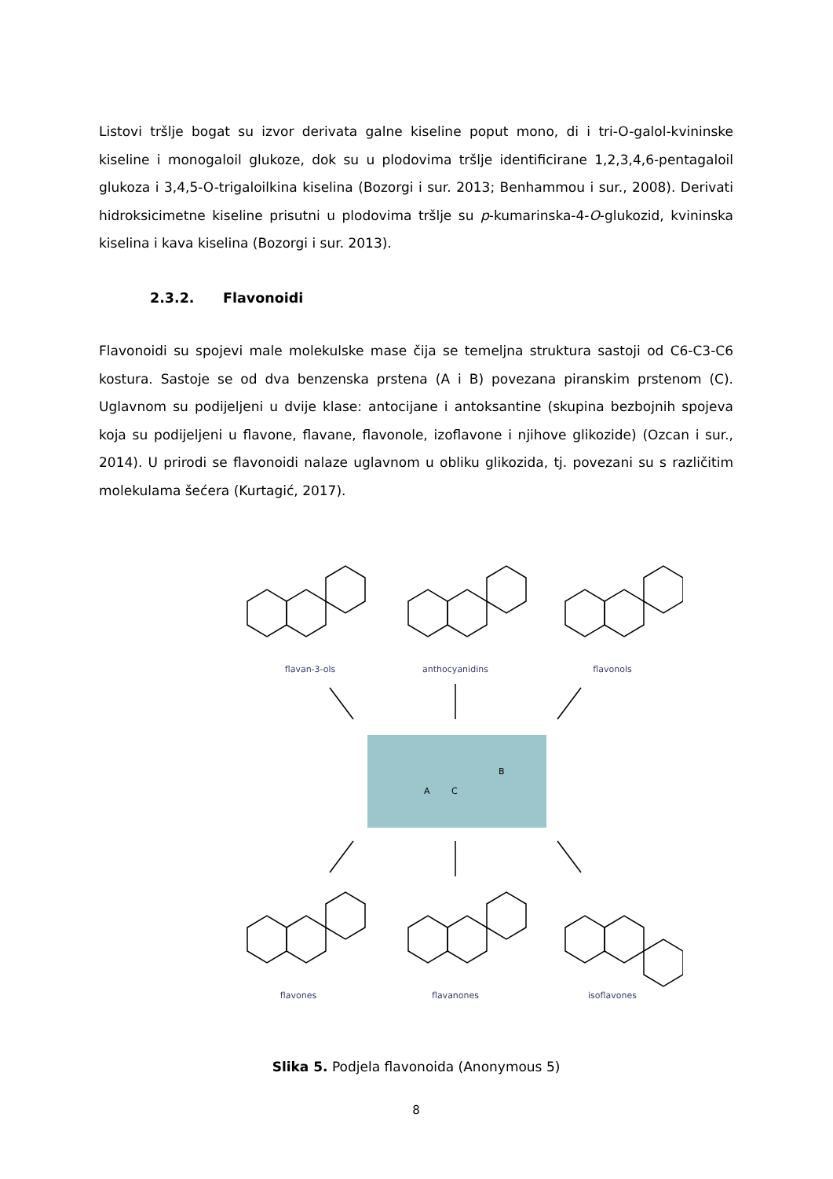Listovi tršlje bogat su izvor derivata galne kiseline poput mono, di i tri-O-galol-kvininske kiseline i monogaloil glukoze, dok su u plodovima tršlje identificirane 1,2,3,4,6-pentagaloil glukoza i 3,4,5-O-trigaloilkina kiselina (Bozorgi i sur. 2013; Benhammou i sur., 2008). Derivati hidroksicimetne kiseline prisutni u plodovima tršlje su p-kumarinska-4-O-glukozid, kvininska kiselina i kava kiselina (Bozorgi i sur. 2013).
2.3.2. Flavonoidi
Flavonoidi su spojevi male molekulske mase čija se temeljna struktura sastoji od C6-C3-C6 kostura. Sastoje se od dva benzenska prstena (A i B) povezana piranskim prstenom (C). Uglavnom su podijeljeni u dvije klase: antocijane i antoksantine (skupina bezbojnih spojeva koja su podijeljeni u flavone, flavane, flavonole, izoflavone i njihove glikozide) (Ozcan i sur., 2014). U prirodi se flavonoidi nalaze uglavnom u obliku glikozida, tj. povezani su s različitim molekulama šećera (Kurtagić, 2017).
flavan-3-ols
anthocyanidins
flavonols
flavones
flavanones
isoflavones
A
C
B
Slika 5. Podjela flavonoida (Anonymous 5)
8